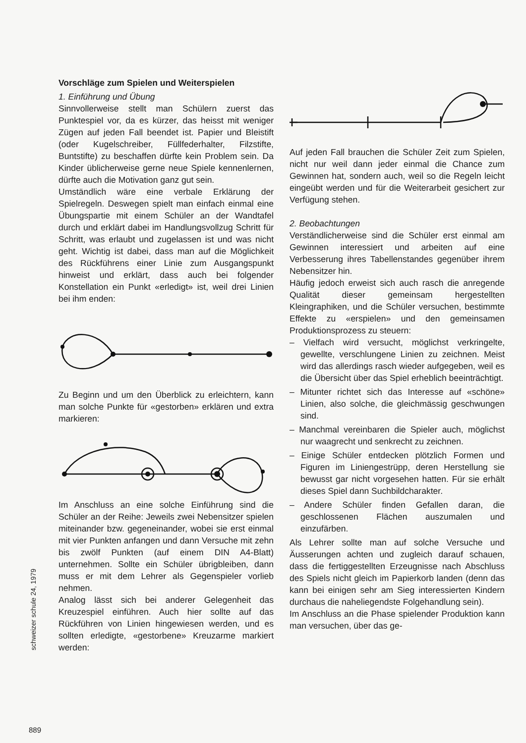Vorschläge zum Spielen und Weiterspielen
1. Einführung und Übung
Sinnvollerweise stellt man Schülern zuerst das Punktespiel vor, da es kürzer, das heisst mit weniger Zügen auf jeden Fall beendet ist. Papier und Bleistift (oder Kugelschreiber, Füllfederhalter, Filzstifte, Buntstifte) zu beschaffen dürfte kein Problem sein. Da Kinder üblicherweise gerne neue Spiele kennenlernen, dürfte auch die Motivation ganz gut sein.
Umständlich wäre eine verbale Erklärung der Spielregeln. Deswegen spielt man einfach einmal eine Übungspartie mit einem Schüler an der Wandtafel durch und erklärt dabei im Handlungsvollzug Schritt für Schritt, was erlaubt und zugelassen ist und was nicht geht. Wichtig ist dabei, dass man auf die Möglichkeit des Rückführens einer Linie zum Ausgangspunkt hinweist und erklärt, dass auch bei folgender Konstellation ein Punkt «erledigt» ist, weil drei Linien bei ihm enden:
Zu Beginn und um den Überblick zu erleichtern, kann man solche Punkte für «gestorben» erklären und extra markieren:
Im Anschluss an eine solche Einführung sind die Schüler an der Reihe: Jeweils zwei Nebensitzer spielen miteinander bzw. gegeneinander, wobei sie erst einmal mit vier Punkten anfangen und dann Versuche mit zehn bis zwölf Punkten (auf einem DIN A4-Blatt) unternehmen. Sollte ein Schüler übrigbleiben, dann muss er mit dem Lehrer als Gegenspieler vorlieb nehmen.
Analog lässt sich bei anderer Gelegenheit das Kreuzespiel einführen. Auch hier sollte auf das Rückführen von Linien hingewiesen werden, und es sollten erledigte, «gestorbene» Kreuzarme markiert werden:
Auf jeden Fall brauchen die Schüler Zeit zum Spielen, nicht nur weil dann jeder einmal die Chance zum Gewinnen hat, sondern auch, weil so die Regeln leicht eingeübt werden und für die Weiterarbeit gesichert zur Verfügung stehen.
2. Beobachtungen
Verständlicherweise sind die Schüler erst einmal am Gewinnen interessiert und arbeiten auf eine Verbesserung ihres Tabellenstandes gegenüber ihrem Nebensitzer hin.
Häufig jedoch erweist sich auch rasch die anregende Qualität dieser gemeinsam hergestellten Kleingraphiken, und die Schüler versuchen, bestimmte Effekte zu «erspielen» und den gemeinsamen Produktionsprozess zu steuern:
– Vielfach wird versucht, möglichst verkringelte, gewellte, verschlungene Linien zu zeichnen. Meist wird das allerdings rasch wieder aufgegeben, weil es die Übersicht über das Spiel erheblich beeinträchtigt.
– Mitunter richtet sich das Interesse auf «schöne» Linien, also solche, die gleichmässig geschwungen sind.
– Manchmal vereinbaren die Spieler auch, möglichst nur waagrecht und senkrecht zu zeichnen.
– Einige Schüler entdecken plötzlich Formen und Figuren im Liniengestrüpp, deren Herstellung sie bewusst gar nicht vorgesehen hatten. Für sie erhält dieses Spiel dann Suchbildcharakter.
– Andere Schüler finden Gefallen daran, die geschlossenen Flächen auszumalen und einzufärben.
Als Lehrer sollte man auf solche Versuche und Äusserungen achten und zugleich darauf schauen, dass die fertiggestellten Erzeugnisse nach Abschluss des Spiels nicht gleich im Papierkorb landen (denn das kann bei einigen sehr am Sieg interessierten Kindern durchaus die naheliegendste Folgehandlung sein).
Im Anschluss an die Phase spielender Produktion kann man versuchen, über das ge-
schweizer schule 24, 1979
889